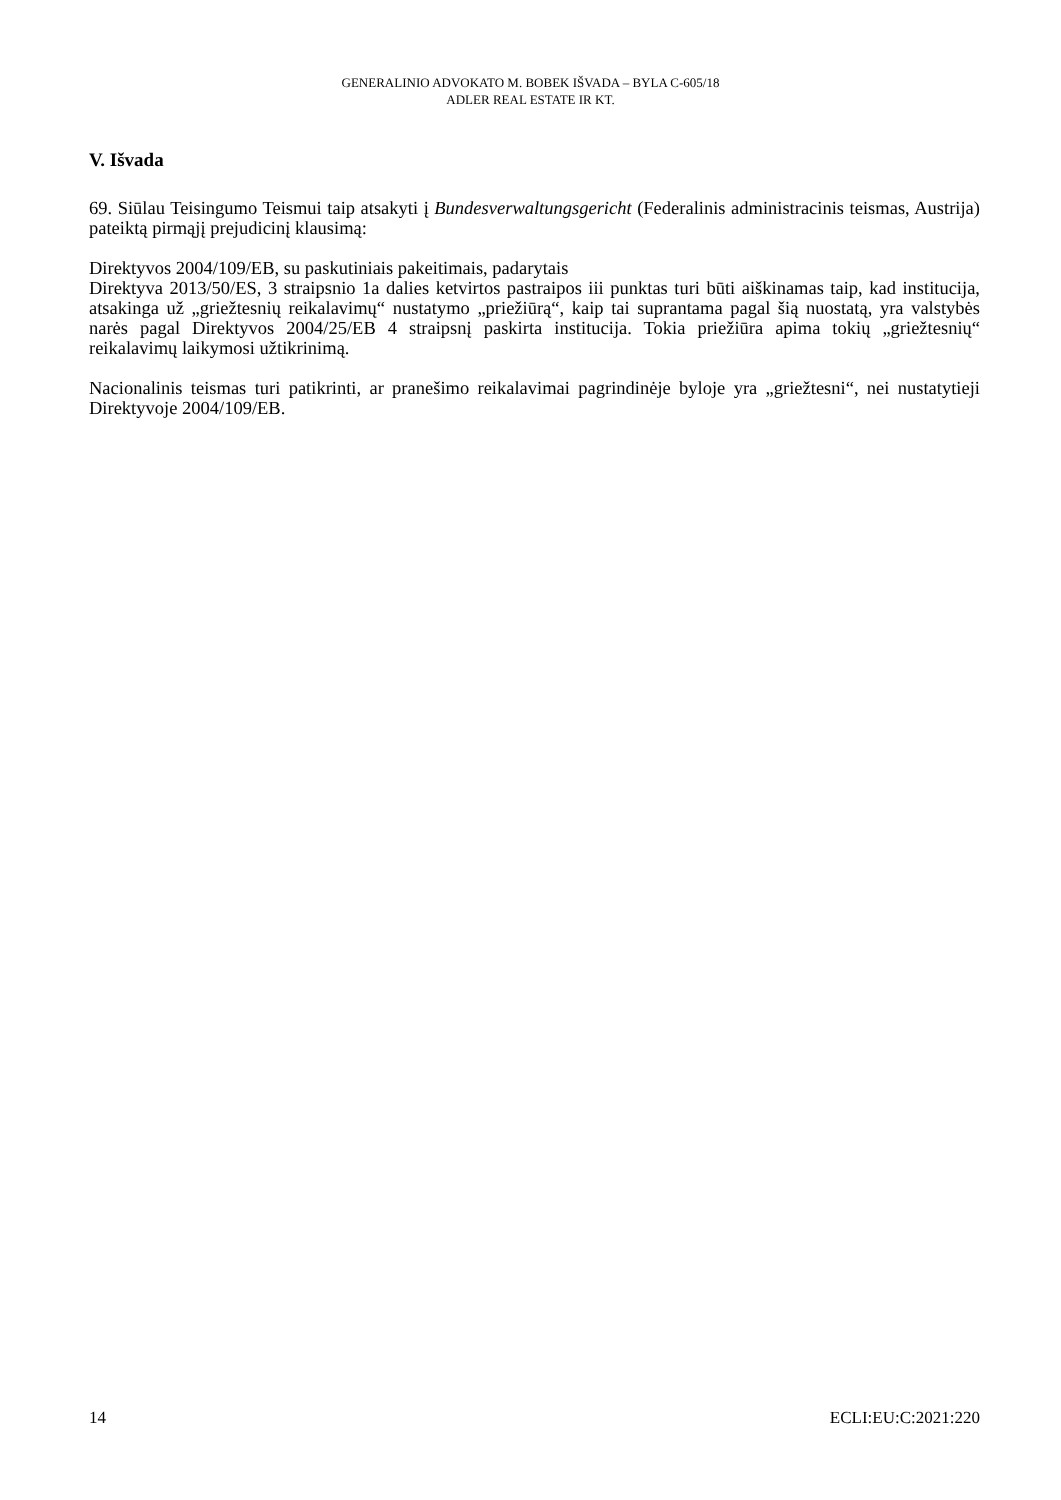GENERALINIO ADVOKATO M. BOBEK IŠVADA – BYLA C-605/18
ADLER REAL ESTATE IR KT.
V. Išvada
69. Siūlau Teisingumo Teismui taip atsakyti į Bundesverwaltungsgericht (Federalinis administracinis teismas, Austrija) pateiktą pirmąjį prejudicinį klausimą:
Direktyvos 2004/109/EB, su paskutiniais pakeitimais, padarytais
Direktyva 2013/50/ES, 3 straipsnio 1a dalies ketvirtos pastraipos iii punktas turi būti aiškinamas taip, kad institucija, atsakinga už „griežtesnių reikalavimų“ nustatymo „priežiūrą“, kaip tai suprantama pagal šią nuostatą, yra valstybės narės pagal Direktyvos 2004/25/EB 4 straipsnį paskirta institucija. Tokia priežiūra apima tokių „griežtesnių“ reikalavimų laikymosi užtikrinimą.
Nacionalinis teismas turi patikrinti, ar pranešimo reikalavimai pagrindinėje byloje yra „griežtesni“, nei nustatytieji Direktyvoje 2004/109/EB.
14 ECLI:EU:C:2021:220